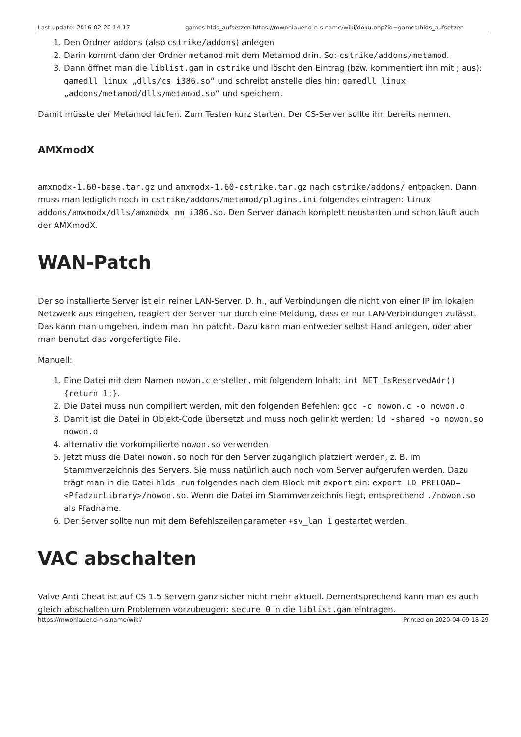Last update: 2016-02-20-14-17 games:hlds_aufsetzen https://mwohlauer.d-n-s.name/wiki/doku.php?id=games:hlds_aufsetzen
1. Den Ordner addons (also cstrike/addons) anlegen
2. Darin kommt dann der Ordner metamod mit dem Metamod drin. So: cstrike/addons/metamod.
3. Dann öffnet man die liblist.gam in cstrike und löscht den Eintrag (bzw. kommentiert ihn mit ; aus): gamedll_linux „dlls/cs_i386.so“ und schreibt anstelle dies hin: gamedll_linux „addons/metamod/dlls/metamod.so“ und speichern.
Damit müsste der Metamod laufen. Zum Testen kurz starten. Der CS-Server sollte ihn bereits nennen.
AMXmodX
amxmodx-1.60-base.tar.gz und amxmodx-1.60-cstrike.tar.gz nach cstrike/addons/ entpacken. Dann muss man lediglich noch in cstrike/addons/metamod/plugins.ini folgendes eintragen: linux addons/amxmodx/dlls/amxmodx_mm_i386.so. Den Server danach komplett neustarten und schon läuft auch der AMXmodX.
WAN-Patch
Der so installierte Server ist ein reiner LAN-Server. D. h., auf Verbindungen die nicht von einer IP im lokalen Netzwerk aus eingehen, reagiert der Server nur durch eine Meldung, dass er nur LAN-Verbindungen zulässt. Das kann man umgehen, indem man ihn patcht. Dazu kann man entweder selbst Hand anlegen, oder aber man benutzt das vorgefertigte File.
Manuell:
1. Eine Datei mit dem Namen nowon.c erstellen, mit folgendem Inhalt: int NET_IsReservedAdr(){return 1;}.
2. Die Datei muss nun compiliert werden, mit den folgenden Befehlen: gcc -c nowon.c -o nowon.o
3. Damit ist die Datei in Objekt-Code übersetzt und muss noch gelinkt werden: ld -shared -o nowon.so nowon.o
4. alternativ die vorkompilierte nowon.so verwenden
5. Jetzt muss die Datei nowon.so noch für den Server zugänglich platziert werden, z. B. im Stammverzeichnis des Servers. Sie muss natürlich auch noch vom Server aufgerufen werden. Dazu trägt man in die Datei hlds_run folgendes nach dem Block mit export ein: export LD_PRELOAD=<PfadzurLibrary>/nowon.so. Wenn die Datei im Stammverzeichnis liegt, entsprechend ./nowon.so als Pfadname.
6. Der Server sollte nun mit dem Befehlszeilenparameter +sv_lan 1 gestartet werden.
VAC abschalten
Valve Anti Cheat ist auf CS 1.5 Servern ganz sicher nicht mehr aktuell. Dementsprechend kann man es auch gleich abschalten um Problemen vorzubeugen: secure 0 in die liblist.gam eintragen.
https://mwohlauer.d-n-s.name/wiki/ Printed on 2020-04-09-18-29